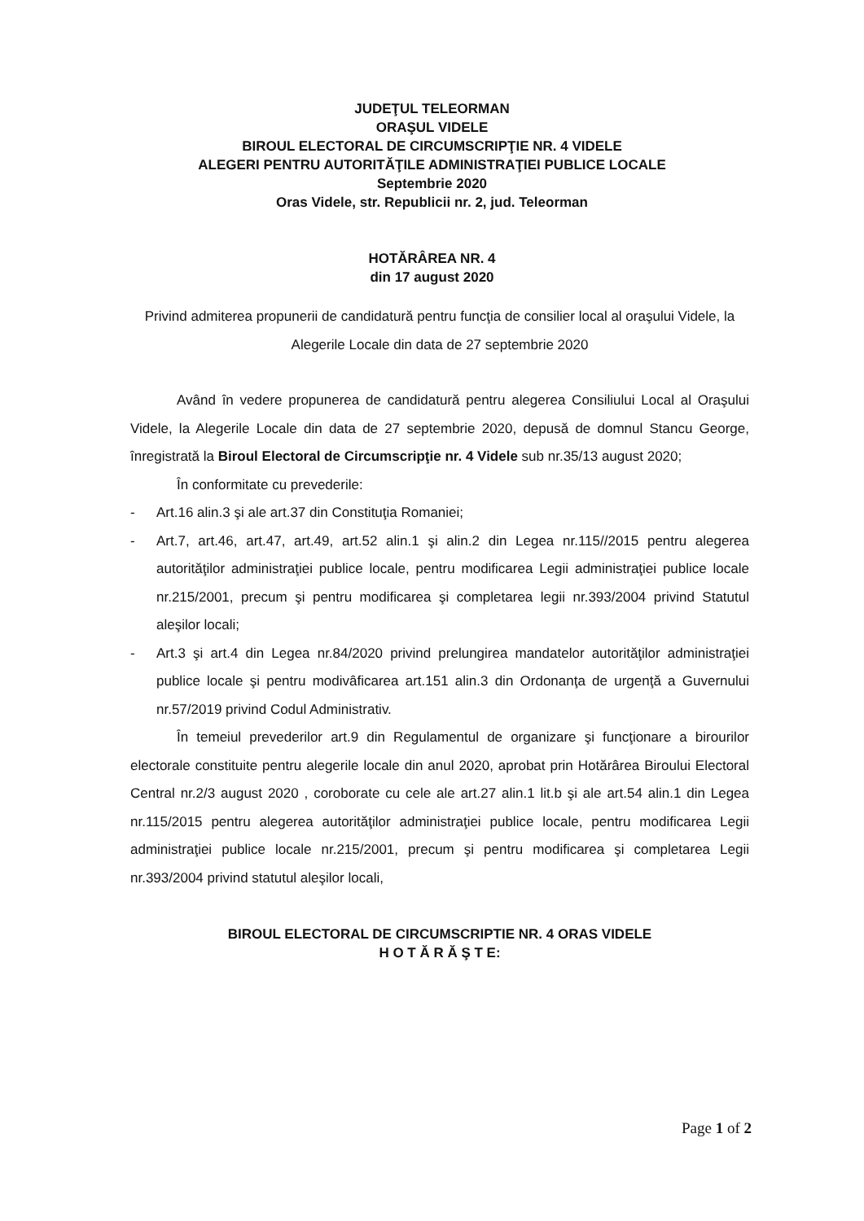JUDEŢUL TELEORMAN
ORAŞUL VIDELE
BIROUL ELECTORAL DE CIRCUMSCRIPŢIE NR. 4 VIDELE
ALEGERI PENTRU AUTORITĂŢILE ADMINISTRAŢIEI PUBLICE LOCALE
Septembrie 2020
Oras Videle, str. Republicii nr. 2, jud. Teleorman
HOTĂRÂREA NR. 4
din 17 august 2020
Privind admiterea propunerii de candidatură pentru funcţia de consilier local al oraşului Videle, la Alegerile Locale din data de 27 septembrie 2020
Având în vedere propunerea de candidatură pentru alegerea Consiliului Local al Oraşului Videle, la Alegerile Locale din data de 27 septembrie 2020, depusă de domnul Stancu George, înregistrată la Biroul Electoral de Circumscripţie nr. 4 Videle sub nr.35/13 august 2020;
În conformitate cu prevederile:
- Art.16 alin.3 şi ale art.37 din Constituţia Romaniei;
- Art.7, art.46, art.47, art.49, art.52 alin.1 şi alin.2 din Legea nr.115//2015 pentru alegerea autorităţilor administraţiei publice locale, pentru modificarea Legii administraţiei publice locale nr.215/2001, precum şi pentru modificarea şi completarea legii nr.393/2004 privind Statutul aleşilor locali;
- Art.3 şi art.4 din Legea nr.84/2020 privind prelungirea mandatelor autorităţilor administraţiei publice locale şi pentru modivâficarea art.151 alin.3 din Ordonanţa de urgenţă a Guvernului nr.57/2019 privind Codul Administrativ.
În temeiul prevederilor art.9 din Regulamentul de organizare şi funcţionare a birourilor electorale constituite pentru alegerile locale din anul 2020, aprobat prin Hotărârea Biroului Electoral Central nr.2/3 august 2020 , coroborate cu cele ale art.27 alin.1 lit.b şi ale art.54 alin.1 din Legea nr.115/2015 pentru alegerea autorităţilor administraţiei publice locale, pentru modificarea Legii administraţiei publice locale nr.215/2001, precum şi pentru modificarea şi completarea Legii nr.393/2004 privind statutul aleşilor locali,
BIROUL ELECTORAL DE CIRCUMSCRIPTIE NR. 4 ORAS VIDELE
H O T Ă R Ă Ş T E:
Page 1 of 2